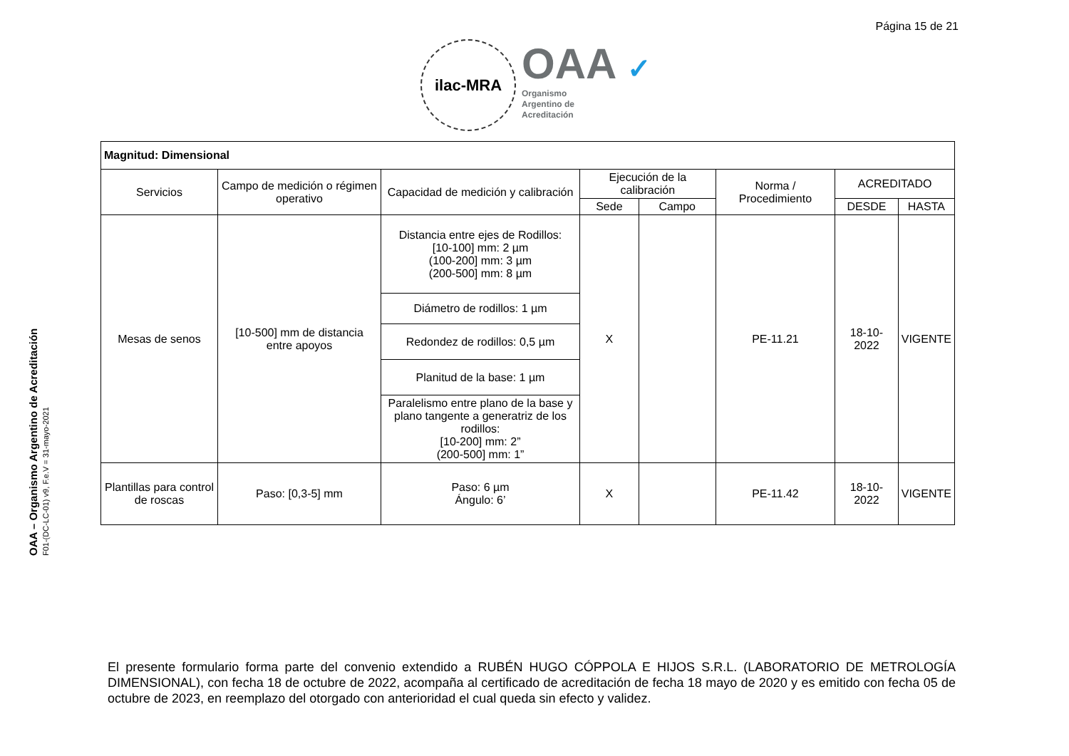Página 15 de 21
ilac-MRA
OAA ✓
Organismo
Argentino de
Acreditación
OAA – Organismo Argentino de Acreditación
F01-(DC-LC-01) v9, F.e.V = 31-mayo-2021
| Magnitud: Dimensional | | | | | | | |
| Servicios | Campo de medición o régimen operativo | Capacidad de medición y calibración | Ejecución de la calibración | | Norma / Procedimiento | ACREDITADO | |
| | | | Sede | Campo | | DESDE | HASTA |
| Mesas de senos | [10-500] mm de distancia entre apoyos | Distancia entre ejes de Rodillos: [10-100] mm: 2 µm (100-200] mm: 3 µm (200-500] mm: 8 µm | X | | PE-11.21 | 18-10-2022 | VIGENTE |
| | | Diámetro de rodillos: 1 µm | | | | | |
| | | Redondez de rodillos: 0,5 µm | | | | | |
| | | Planitud de la base: 1 µm | | | | | |
| | | Paralelismo entre plano de la base y plano tangente a generatriz de los rodillos: [10-200] mm: 2” (200-500] mm: 1” | | | | | |
| Plantillas para control de roscas | Paso: [0,3-5] mm | Paso: 6 µm Ángulo: 6’ | X | | PE-11.42 | 18-10-2022 | VIGENTE |
El presente formulario forma parte del convenio extendido a RUBÉN HUGO CÓPPOLA E HIJOS S.R.L. (LABORATORIO DE METROLOGÍA DIMENSIONAL), con fecha 18 de octubre de 2022, acompaña al certificado de acreditación de fecha 18 mayo de 2020 y es emitido con fecha 05 de octubre de 2023, en reemplazo del otorgado con anterioridad el cual queda sin efecto y validez.